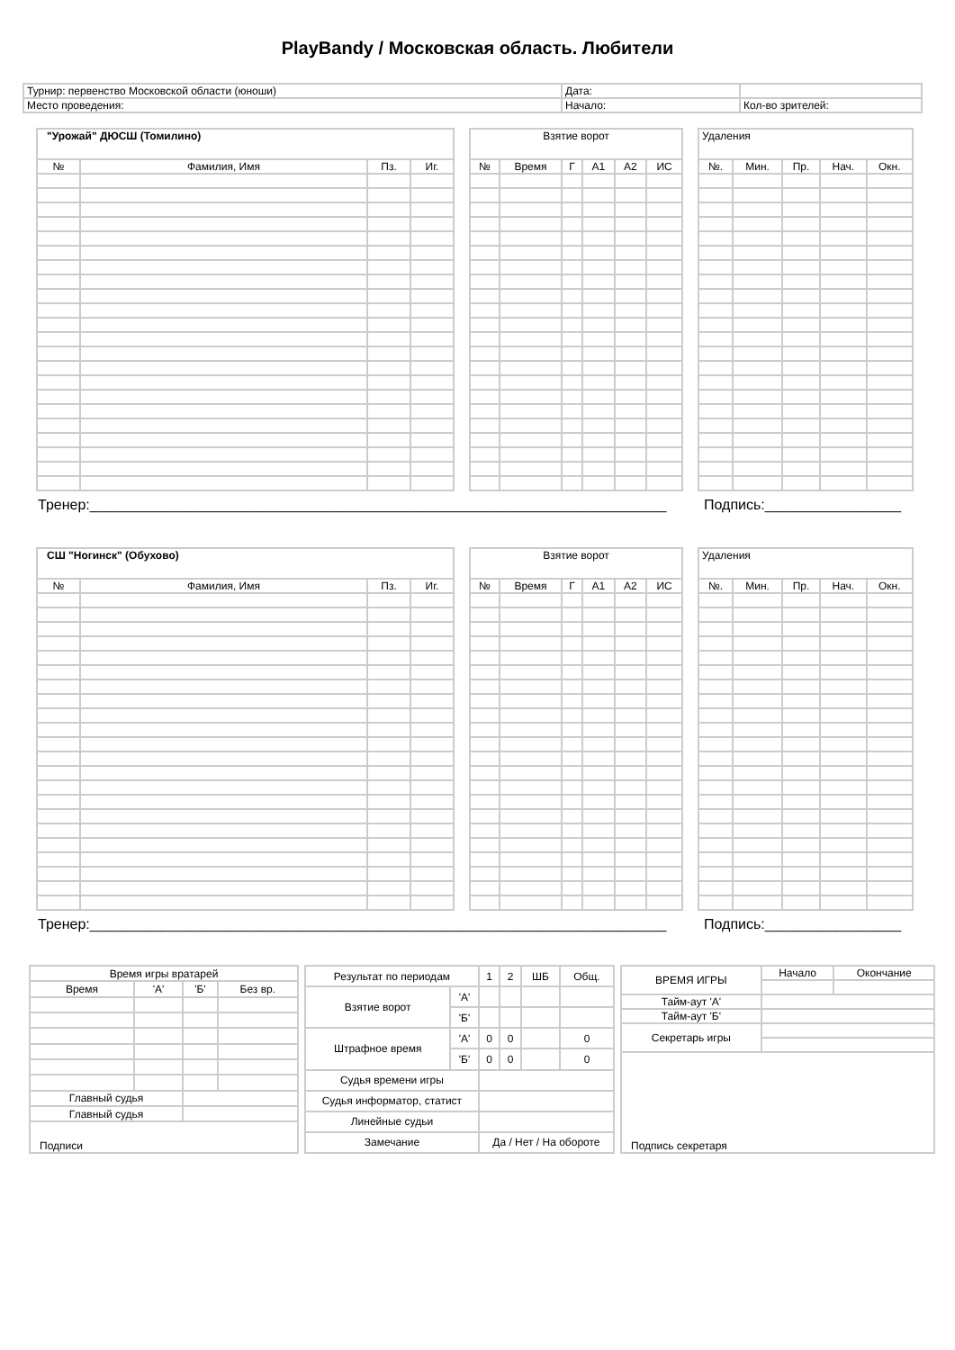PlayBandy / Московская область. Любители
| Турнир: первенство Московской области (юноши) | Дата: | |
| Место проведения: | Начало: | Кол-во зрителей: |
| "Урожай" ДЮСШ (Томилино) | | | |
| --- | --- | --- | --- |
| № | Фамилия, Имя | Пз. | Иг. |
| Взятие ворот | | | | | |
| --- | --- | --- | --- | --- | --- |
| № | Время | Г | А1 | А2 | ИС |
| Удаления | | | | |
| --- | --- | --- | --- | --- |
| №. | Мин. | Пр. | Нач. | Окн. |
Тренер:________________________________________________________________________ Подпись:_________________
| СШ "Ногинск" (Обухово) | | | |
| --- | --- | --- | --- |
| № | Фамилия, Имя | Пз. | Иг. |
| Взятие ворот | | | | | |
| --- | --- | --- | --- | --- | --- |
| № | Время | Г | А1 | А2 | ИС |
| Удаления | | | | |
| --- | --- | --- | --- | --- |
| №. | Мин. | Пр. | Нач. | Окн. |
Тренер:________________________________________________________________________ Подпись:_________________
| Время игры вратарей | | | |
| Время | 'А' | 'Б' | Без вр. |
| Главный судья | | | |
| Главный судья | | | |
| Подписи | | | |
| Результат по периодам | | 1 | 2 | ШБ | Общ. |
| Взятие ворот | 'А' | | | | |
| | 'Б' | | | | |
| Штрафное время | 'А' | 0 | 0 | | 0 |
| | 'Б' | 0 | 0 | | 0 |
| Судья времени игры | | | | | |
| Судья информатор, статист | | | | | |
| Линейные судьи | | | | | |
| Замечание | | Да / Нет / На обороте | | | |
| ВРЕМЯ ИГРЫ | Начало | Окончание |
| Тайм-аут 'А' | | |
| Тайм-аут 'Б' | | |
| Секретарь игры | | |
| Подпись секретаря | | |